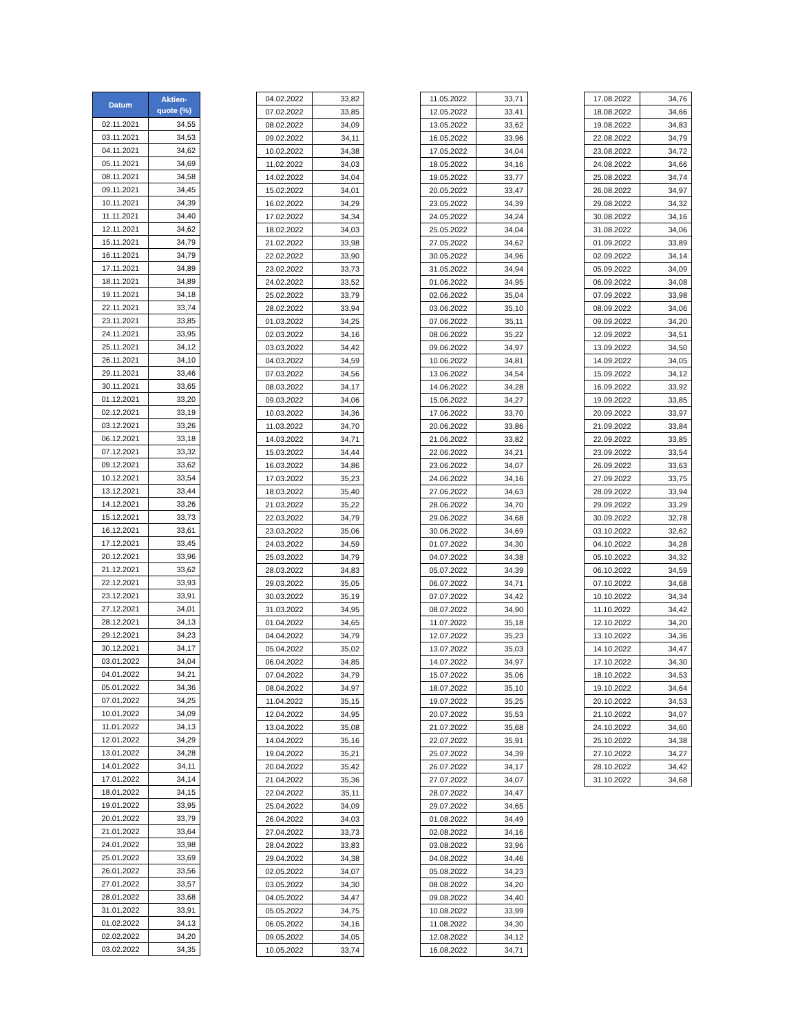| Datum | Aktien- quote (%) |
| --- | --- |
| 02.11.2021 | 34,55 |
| 03.11.2021 | 34,53 |
| 04.11.2021 | 34,62 |
| 05.11.2021 | 34,69 |
| 08.11.2021 | 34,58 |
| 09.11.2021 | 34,45 |
| 10.11.2021 | 34,39 |
| 11.11.2021 | 34,40 |
| 12.11.2021 | 34,62 |
| 15.11.2021 | 34,79 |
| 16.11.2021 | 34,79 |
| 17.11.2021 | 34,89 |
| 18.11.2021 | 34,89 |
| 19.11.2021 | 34,18 |
| 22.11.2021 | 33,74 |
| 23.11.2021 | 33,85 |
| 24.11.2021 | 33,95 |
| 25.11.2021 | 34,12 |
| 26.11.2021 | 34,10 |
| 29.11.2021 | 33,46 |
| 30.11.2021 | 33,65 |
| 01.12.2021 | 33,20 |
| 02.12.2021 | 33,19 |
| 03.12.2021 | 33,26 |
| 06.12.2021 | 33,18 |
| 07.12.2021 | 33,32 |
| 09.12.2021 | 33,62 |
| 10.12.2021 | 33,54 |
| 13.12.2021 | 33,44 |
| 14.12.2021 | 33,26 |
| 15.12.2021 | 33,73 |
| 16.12.2021 | 33,61 |
| 17.12.2021 | 33,45 |
| 20.12.2021 | 33,96 |
| 21.12.2021 | 33,62 |
| 22.12.2021 | 33,93 |
| 23.12.2021 | 33,91 |
| 27.12.2021 | 34,01 |
| 28.12.2021 | 34,13 |
| 29.12.2021 | 34,23 |
| 30.12.2021 | 34,17 |
| 03.01.2022 | 34,04 |
| 04.01.2022 | 34,21 |
| 05.01.2022 | 34,36 |
| 07.01.2022 | 34,25 |
| 10.01.2022 | 34,09 |
| 11.01.2022 | 34,13 |
| 12.01.2022 | 34,29 |
| 13.01.2022 | 34,28 |
| 14.01.2022 | 34,11 |
| 17.01.2022 | 34,14 |
| 18.01.2022 | 34,15 |
| 19.01.2022 | 33,95 |
| 20.01.2022 | 33,79 |
| 21.01.2022 | 33,64 |
| 24.01.2022 | 33,98 |
| 25.01.2022 | 33,69 |
| 26.01.2022 | 33,56 |
| 27.01.2022 | 33,57 |
| 28.01.2022 | 33,68 |
| 31.01.2022 | 33,91 |
| 01.02.2022 | 34,13 |
| 02.02.2022 | 34,20 |
| 03.02.2022 | 34,35 |
| 04.02.2022 | 33,82 |
| 07.02.2022 | 33,85 |
| 08.02.2022 | 34,09 |
| 09.02.2022 | 34,11 |
| 10.02.2022 | 34,38 |
| 11.02.2022 | 34,03 |
| 14.02.2022 | 34,04 |
| 15.02.2022 | 34,01 |
| 16.02.2022 | 34,29 |
| 17.02.2022 | 34,34 |
| 18.02.2022 | 34,03 |
| 21.02.2022 | 33,98 |
| 22.02.2022 | 33,90 |
| 23.02.2022 | 33,73 |
| 24.02.2022 | 33,52 |
| 25.02.2022 | 33,79 |
| 28.02.2022 | 33,94 |
| 01.03.2022 | 34,25 |
| 02.03.2022 | 34,16 |
| 03.03.2022 | 34,42 |
| 04.03.2022 | 34,59 |
| 07.03.2022 | 34,56 |
| 08.03.2022 | 34,17 |
| 09.03.2022 | 34,06 |
| 10.03.2022 | 34,36 |
| 11.03.2022 | 34,70 |
| 14.03.2022 | 34,71 |
| 15.03.2022 | 34,44 |
| 16.03.2022 | 34,86 |
| 17.03.2022 | 35,23 |
| 18.03.2022 | 35,40 |
| 21.03.2022 | 35,22 |
| 22.03.2022 | 34,79 |
| 23.03.2022 | 35,06 |
| 24.03.2022 | 34,59 |
| 25.03.2022 | 34,79 |
| 28.03.2022 | 34,83 |
| 29.03.2022 | 35,05 |
| 30.03.2022 | 35,19 |
| 31.03.2022 | 34,95 |
| 01.04.2022 | 34,65 |
| 04.04.2022 | 34,79 |
| 05.04.2022 | 35,02 |
| 06.04.2022 | 34,85 |
| 07.04.2022 | 34,79 |
| 08.04.2022 | 34,97 |
| 11.04.2022 | 35,15 |
| 12.04.2022 | 34,95 |
| 13.04.2022 | 35,08 |
| 14.04.2022 | 35,16 |
| 19.04.2022 | 35,21 |
| 20.04.2022 | 35,42 |
| 21.04.2022 | 35,36 |
| 22.04.2022 | 35,11 |
| 25.04.2022 | 34,09 |
| 26.04.2022 | 34,03 |
| 27.04.2022 | 33,73 |
| 28.04.2022 | 33,83 |
| 29.04.2022 | 34,38 |
| 02.05.2022 | 34,07 |
| 03.05.2022 | 34,30 |
| 04.05.2022 | 34,47 |
| 05.05.2022 | 34,75 |
| 06.05.2022 | 34,16 |
| 09.05.2022 | 34,05 |
| 10.05.2022 | 33,74 |
| 11.05.2022 | 33,71 |
| 12.05.2022 | 33,41 |
| 13.05.2022 | 33,62 |
| 16.05.2022 | 33,96 |
| 17.05.2022 | 34,04 |
| 18.05.2022 | 34,16 |
| 19.05.2022 | 33,77 |
| 20.05.2022 | 33,47 |
| 23.05.2022 | 34,39 |
| 24.05.2022 | 34,24 |
| 25.05.2022 | 34,04 |
| 27.05.2022 | 34,62 |
| 30.05.2022 | 34,96 |
| 31.05.2022 | 34,94 |
| 01.06.2022 | 34,95 |
| 02.06.2022 | 35,04 |
| 03.06.2022 | 35,10 |
| 07.06.2022 | 35,11 |
| 08.06.2022 | 35,22 |
| 09.06.2022 | 34,97 |
| 10.06.2022 | 34,81 |
| 13.06.2022 | 34,54 |
| 14.06.2022 | 34,28 |
| 15.06.2022 | 34,27 |
| 17.06.2022 | 33,70 |
| 20.06.2022 | 33,86 |
| 21.06.2022 | 33,82 |
| 22.06.2022 | 34,21 |
| 23.06.2022 | 34,07 |
| 24.06.2022 | 34,16 |
| 27.06.2022 | 34,63 |
| 28.06.2022 | 34,70 |
| 29.06.2022 | 34,68 |
| 30.06.2022 | 34,69 |
| 01.07.2022 | 34,30 |
| 04.07.2022 | 34,38 |
| 05.07.2022 | 34,39 |
| 06.07.2022 | 34,71 |
| 07.07.2022 | 34,42 |
| 08.07.2022 | 34,90 |
| 11.07.2022 | 35,18 |
| 12.07.2022 | 35,23 |
| 13.07.2022 | 35,03 |
| 14.07.2022 | 34,97 |
| 15.07.2022 | 35,06 |
| 18.07.2022 | 35,10 |
| 19.07.2022 | 35,25 |
| 20.07.2022 | 35,53 |
| 21.07.2022 | 35,68 |
| 22.07.2022 | 35,91 |
| 25.07.2022 | 34,39 |
| 26.07.2022 | 34,17 |
| 27.07.2022 | 34,07 |
| 28.07.2022 | 34,47 |
| 29.07.2022 | 34,65 |
| 01.08.2022 | 34,49 |
| 02.08.2022 | 34,16 |
| 03.08.2022 | 33,96 |
| 04.08.2022 | 34,46 |
| 05.08.2022 | 34,23 |
| 08.08.2022 | 34,20 |
| 09.08.2022 | 34,40 |
| 10.08.2022 | 33,99 |
| 11.08.2022 | 34,30 |
| 12.08.2022 | 34,12 |
| 16.08.2022 | 34,71 |
| 17.08.2022 | 34,76 |
| 18.08.2022 | 34,66 |
| 19.08.2022 | 34,83 |
| 22.08.2022 | 34,79 |
| 23.08.2022 | 34,72 |
| 24.08.2022 | 34,66 |
| 25.08.2022 | 34,74 |
| 26.08.2022 | 34,97 |
| 29.08.2022 | 34,32 |
| 30.08.2022 | 34,16 |
| 31.08.2022 | 34,06 |
| 01.09.2022 | 33,89 |
| 02.09.2022 | 34,14 |
| 05.09.2022 | 34,09 |
| 06.09.2022 | 34,08 |
| 07.09.2022 | 33,98 |
| 08.09.2022 | 34,06 |
| 09.09.2022 | 34,20 |
| 12.09.2022 | 34,51 |
| 13.09.2022 | 34,50 |
| 14.09.2022 | 34,05 |
| 15.09.2022 | 34,12 |
| 16.09.2022 | 33,92 |
| 19.09.2022 | 33,85 |
| 20.09.2022 | 33,97 |
| 21.09.2022 | 33,84 |
| 22.09.2022 | 33,85 |
| 23.09.2022 | 33,54 |
| 26.09.2022 | 33,63 |
| 27.09.2022 | 33,75 |
| 28.09.2022 | 33,94 |
| 29.09.2022 | 33,29 |
| 30.09.2022 | 32,78 |
| 03.10.2022 | 32,62 |
| 04.10.2022 | 34,28 |
| 05.10.2022 | 34,32 |
| 06.10.2022 | 34,59 |
| 07.10.2022 | 34,68 |
| 10.10.2022 | 34,34 |
| 11.10.2022 | 34,42 |
| 12.10.2022 | 34,20 |
| 13.10.2022 | 34,36 |
| 14.10.2022 | 34,47 |
| 17.10.2022 | 34,30 |
| 18.10.2022 | 34,53 |
| 19.10.2022 | 34,64 |
| 20.10.2022 | 34,53 |
| 21.10.2022 | 34,07 |
| 24.10.2022 | 34,60 |
| 25.10.2022 | 34,38 |
| 27.10.2022 | 34,27 |
| 28.10.2022 | 34,42 |
| 31.10.2022 | 34,68 |